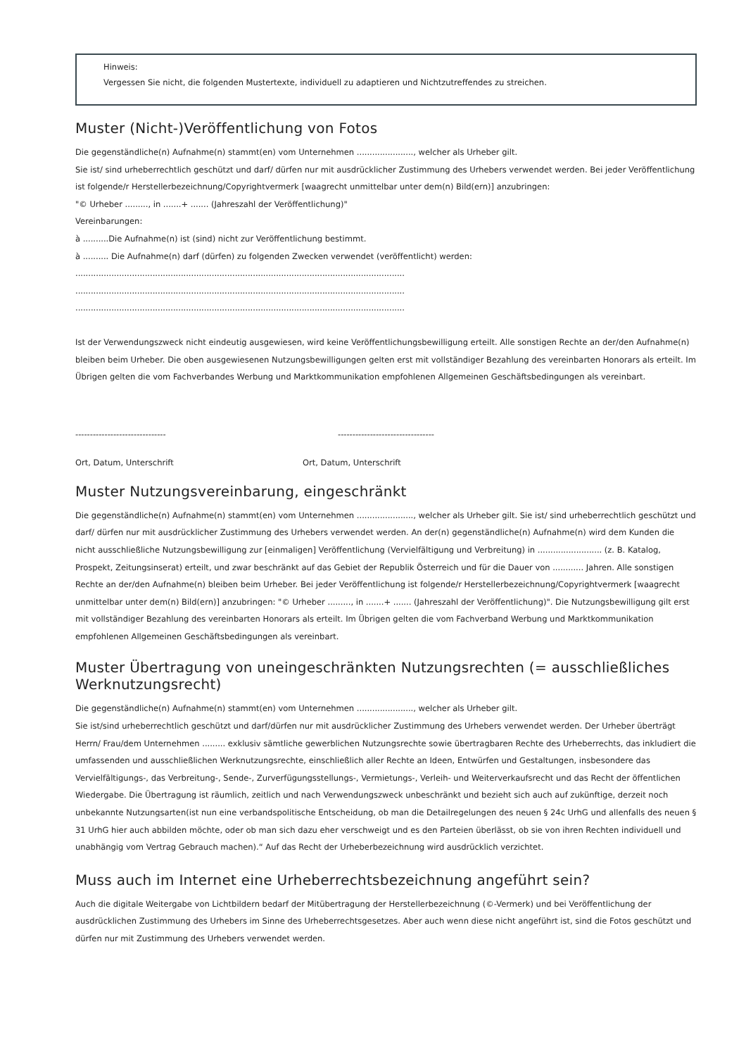Hinweis:
Vergessen Sie nicht, die folgenden Mustertexte, individuell zu adaptieren und Nichtzutreffendes zu streichen.
Muster (Nicht-)Veröffentlichung von Fotos
Die gegenständliche(n) Aufnahme(n) stammt(en) vom Unternehmen ......................, welcher als Urheber gilt.
Sie ist/ sind urheberrechtlich geschützt und darf/ dürfen nur mit ausdrücklicher Zustimmung des Urhebers verwendet werden. Bei jeder Veröffentlichung ist folgende/r Herstellerbezeichnung/Copyrightvermerk [waagrecht unmittelbar unter dem(n) Bild(ern)] anzubringen:
"© Urheber ........., in .......+ ....... (Jahreszahl der Veröffentlichung)"
Vereinbarungen:
à ..........Die Aufnahme(n) ist (sind) nicht zur Veröffentlichung bestimmt.
à .......... Die Aufnahme(n) darf (dürfen) zu folgenden Zwecken verwendet (veröffentlicht) werden:
................................................................................................................................ ................................................................................................................................
................................................................................................................................
Ist der Verwendungszweck nicht eindeutig ausgewiesen, wird keine Veröffentlichungsbewilligung erteilt. Alle sonstigen Rechte an der/den Aufnahme(n) bleiben beim Urheber. Die oben ausgewiesenen Nutzungsbewilligungen gelten erst mit vollständiger Bezahlung des vereinbarten Honorars als erteilt. Im Übrigen gelten die vom Fachverbandes Werbung und Marktkommunikation empfohlenen Allgemeinen Geschäftsbedingungen als vereinbart.
------------------------------- ---------------------------------
Ort, Datum, Unterschrift Ort, Datum, Unterschrift
Muster Nutzungsvereinbarung, eingeschränkt
Die gegenständliche(n) Aufnahme(n) stammt(en) vom Unternehmen ......................, welcher als Urheber gilt. Sie ist/ sind urheberrechtlich geschützt und darf/ dürfen nur mit ausdrücklicher Zustimmung des Urhebers verwendet werden. An der(n) gegenständliche(n) Aufnahme(n) wird dem Kunden die nicht ausschließliche Nutzungsbewilligung zur [einmaligen] Veröffentlichung (Vervielfältigung und Verbreitung) in ......................... (z. B. Katalog, Prospekt, Zeitungsinserat) erteilt, und zwar beschränkt auf das Gebiet der Republik Österreich und für die Dauer von ............ Jahren. Alle sonstigen Rechte an der/den Aufnahme(n) bleiben beim Urheber. Bei jeder Veröffentlichung ist folgende/r Herstellerbezeichnung/Copyrightvermerk [waagrecht unmittelbar unter dem(n) Bild(ern)] anzubringen: "© Urheber ........., in .......+ ....... (Jahreszahl der Veröffentlichung)". Die Nutzungsbewilligung gilt erst mit vollständiger Bezahlung des vereinbarten Honorars als erteilt. Im Übrigen gelten die vom Fachverband Werbung und Marktkommunikation empfohlenen Allgemeinen Geschäftsbedingungen als vereinbart.
Muster Übertragung von uneingeschränkten Nutzungsrechten (= ausschließliches Werknutzungsrecht)
Die gegenständliche(n) Aufnahme(n) stammt(en) vom Unternehmen ......................, welcher als Urheber gilt.
Sie ist/sind urheberrechtlich geschützt und darf/dürfen nur mit ausdrücklicher Zustimmung des Urhebers verwendet werden. Der Urheber überträgt Herrn/ Frau/dem Unternehmen ......... exklusiv sämtliche gewerblichen Nutzungsrechte sowie übertragbaren Rechte des Urheberrechts, das inkludiert die umfassenden und ausschließlichen Werknutzungsrechte, einschließlich aller Rechte an Ideen, Entwürfen und Gestaltungen, insbesondere das Vervielfältigungs-, das Verbreitung-, Sende-, Zurverfügungsstellungs-, Vermietungs-, Verleih- und Weiterverkaufsrecht und das Recht der öffentlichen Wiedergabe. Die Übertragung ist räumlich, zeitlich und nach Verwendungszweck unbeschränkt und bezieht sich auch auf zukünftige, derzeit noch unbekannte Nutzungsarten(ist nun eine verbandspolitische Entscheidung, ob man die Detailregelungen des neuen § 24c UrhG und allenfalls des neuen § 31 UrhG hier auch abbilden möchte, oder ob man sich dazu eher verschweigt und es den Parteien überlässt, ob sie von ihren Rechten individuell und unabhängig vom Vertrag Gebrauch machen).“ Auf das Recht der Urheberbezeichnung wird ausdrücklich verzichtet.
Muss auch im Internet eine Urheberrechtsbezeichnung angeführt sein?
Auch die digitale Weitergabe von Lichtbildern bedarf der Mitübertragung der Herstellerbezeichnung (©-Vermerk) und bei Veröffentlichung der ausdrücklichen Zustimmung des Urhebers im Sinne des Urheberrechtsgesetzes. Aber auch wenn diese nicht angeführt ist, sind die Fotos geschützt und dürfen nur mit Zustimmung des Urhebers verwendet werden.